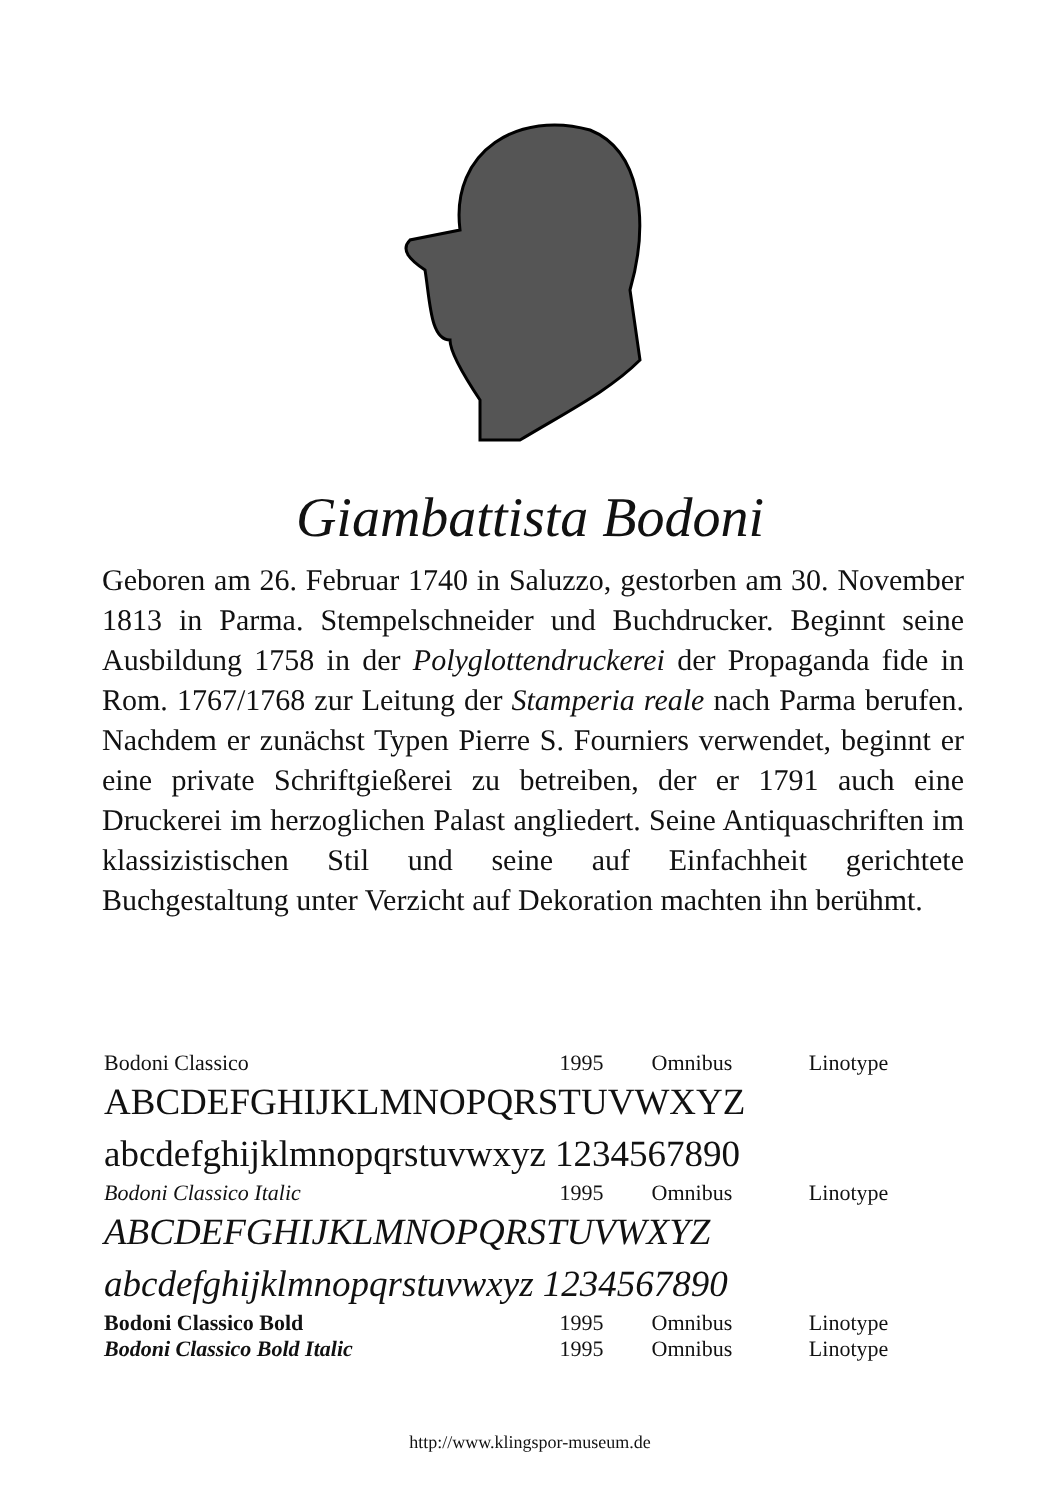Giambattista Bodoni
Geboren am 26. Februar 1740 in Saluzzo, gestorben am 30. November 1813 in Parma. Stempelschneider und Buchdrucker. Beginnt seine Ausbildung 1758 in der Polyglottendruckerei der Propaganda fide in Rom. 1767/1768 zur Leitung der Stamperia reale nach Parma berufen. Nachdem er zunächst Typen Pierre S. Fourniers verwendet, beginnt er eine private Schriftgießerei zu betreiben, der er 1791 auch eine Druckerei im herzoglichen Palast angliedert. Seine Antiquaschriften im klassizistischen Stil und seine auf Einfachheit gerichtete Buchgestaltung unter Verzicht auf Dekoration machten ihn berühmt.
| Bodoni Classico | 1995 | Omnibus | Linotype |
| ABCDEFGHIJKLMNOPQRSTUVWXYZ | | | |
| abcdefghijklmnopqrstuvwxyz 1234567890 | | | |
| Bodoni Classico Italic | 1995 | Omnibus | Linotype |
| ABCDEFGHIJKLMNOPQRSTUVWXYZ | | | |
| abcdefghijklmnopqrstuvwxyz 1234567890 | | | |
| Bodoni Classico Bold | 1995 | Omnibus | Linotype |
| Bodoni Classico Bold Italic | 1995 | Omnibus | Linotype |
http://www.klingspor-museum.de